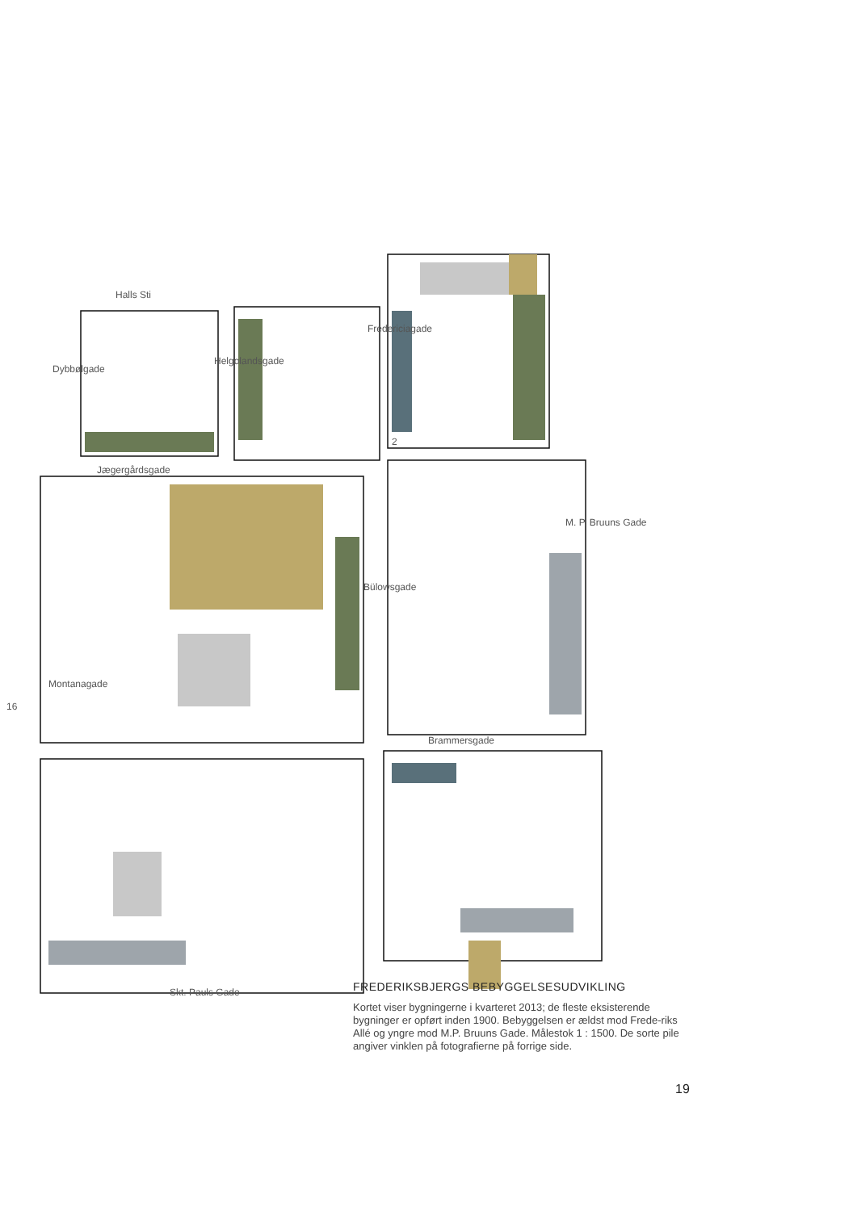Halls Sti
Jægergårdsgade
Brammersgade
Skt. Pauls Gade
Montanagade
Bülowsgade
M. P. Bruuns Gade
Dybbølgade
Helgolandsgade
Fredericiagade
2
16
FREDERIKSBJERGS BEBYGGELSESUDVIKLING
Kortet viser bygningerne i kvarteret 2013; de fleste eksisterende bygninger er opført inden 1900. Bebyggelsen er ældst mod Frede-riks Allé og yngre mod M.P. Bruuns Gade. Målestok 1 : 1500. De sorte pile angiver vinklen på fotografierne på forrige side.
19